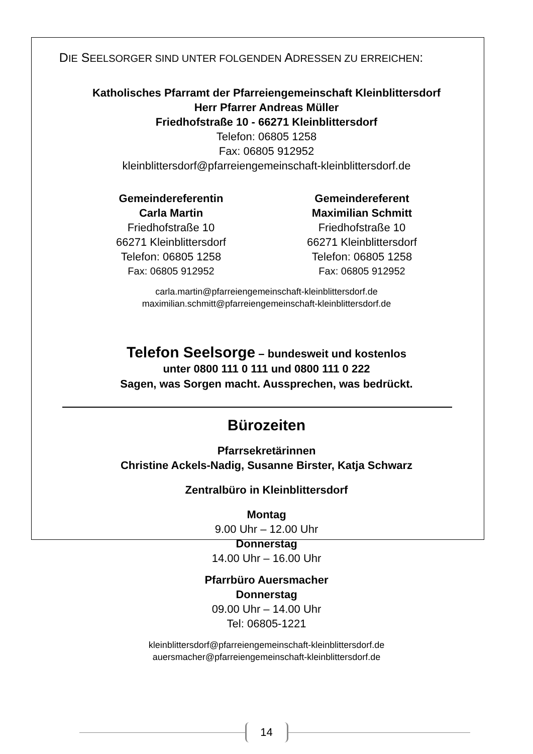DIE SEELSORGER SIND UNTER FOLGENDEN ADRESSEN ZU ERREICHEN:
Katholisches Pfarramt der Pfarreiengemeinschaft Kleinblittersdorf
Herr Pfarrer Andreas Müller
Friedhofstraße 10 - 66271 Kleinblittersdorf
Telefon: 06805 1258
Fax: 06805 912952
kleinblittersdorf@pfarreiengemeinschaft-kleinblittersdorf.de
Gemeindereferentin
Carla Martin
Friedhofstraße 10
66271 Kleinblittersdorf
Telefon: 06805 1258
Fax: 06805 912952
Gemeindereferent
Maximilian Schmitt
Friedhofstraße 10
66271 Kleinblittersdorf
Telefon: 06805 1258
Fax: 06805 912952
carla.martin@pfarreiengemeinschaft-kleinblittersdorf.de
maximilian.schmitt@pfarreiengemeinschaft-kleinblittersdorf.de
Telefon Seelsorge – bundesweit und kostenlos
unter 0800 111 0 111 und 0800 111 0 222
Sagen, was Sorgen macht. Aussprechen, was bedrückt.
Bürozeiten
Pfarrsekretärinnen
Christine Ackels-Nadig, Susanne Birster, Katja Schwarz
Zentralbüro in Kleinblittersdorf
Montag
9.00 Uhr – 12.00 Uhr
Donnerstag
14.00 Uhr – 16.00 Uhr
Pfarrbüro Auersmacher
Donnerstag
09.00 Uhr – 14.00 Uhr
Tel: 06805-1221
kleinblittersdorf@pfarreiengemeinschaft-kleinblittersdorf.de
auersmacher@pfarreiengemeinschaft-kleinblittersdorf.de
14